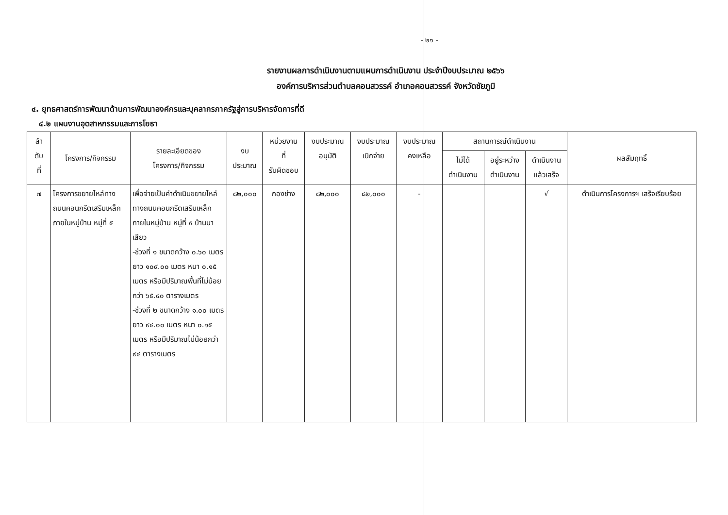- ๒๑ -
รายงานผลการดำเนินงานตามแผนการดำเนินงาน ประจำปีงบประมาณ ๒๕๖๖
องค์การบริหารส่วนตำบลคอนสวรรค์ อำเภอคอนสวรรค์ จังหวัดชัยภูมิ
๔. ยุทธศาสตร์การพัฒนาด้านการพัฒนาองค์กรและบุคลากรภาครัฐสู่การบริหารจัดการที่ดี
๔.๒ แผนงานอุตสาหกรรมและการโยธา
| ลำ ดับ ที่ | โครงการ/กิจกรรม | รายละเอียดของ โครงการ/กิจกรรม | งบ ประมาณ | หน่วยงาน ที่ รับผิดชอบ | งบประมาณ อนุมัติ | งบประมาณ เบิกจ่าย | งบประมาณ คงเหลือ | สถานการณ์ดำเนินงาน | | | ผลสัมฤทธิ์ |
| --- | --- | --- | --- | --- | --- | --- | --- | --- | --- | --- | --- |
| | | | | | | | | ไม่ได้ ดำเนินงาน | อยู่ระหว่าง ดำเนินงาน | ดำเนินงาน แล้วเสร็จ | |
| ๗ | โครงการขยายไหล่ทางถนนคอนกรีตเสริมเหล็กภายในหมู่บ้าน หมู่ที่ ๕ | เพื่อจ่ายเป็นค่าดำเนินขยายไหล่ทางถนนคอนกรีตเสริมเหล็กภายในหมู่บ้าน หมู่ที่ ๕ บ้านนาเสียว -ช่วงที่ ๑ ขนาดกว้าง ๐.๖๐ เมตร ยาว ๑๐๙.๐๐ เมตร หนา ๐.๑๕ เมตร หรือมีปริมาณพื้นที่ไม่น้อยกว่า ๖๕.๔๐ ตารางเมตร -ช่วงที่ ๒ ขนาดกว้าง ๑.๐๐ เมตร ยาว ๙๔.๐๐ เมตร หนา ๐.๑๕ เมตร หรือมีปริมาณไม่น้อยกว่า ๙๔ ตารางเมตร | ๘๒,๐๐๐ | กองช่าง | ๘๒,๐๐๐ | ๘๒,๐๐๐ | - | | | √ | ดำเนินการโครงการฯ เสร็จเรียบร้อย |